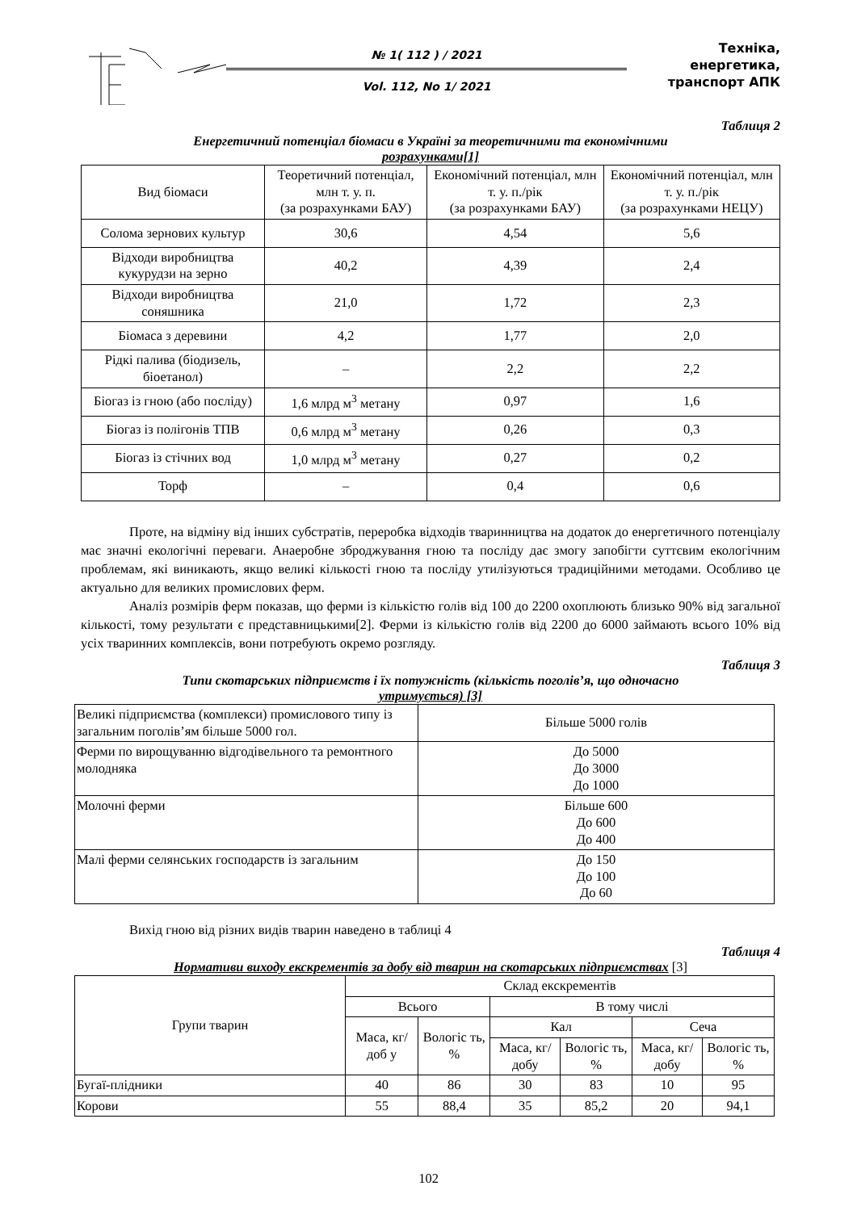№ 1( 112 ) / 2021
Vol. 112, No 1/ 2021
Техніка, енергетика,
транспорт АПК
Таблиця 2
Енергетичний потенціал біомаси в Україні за теоретичними та економічними
розрахунками[1]
| Вид біомаси | Теоретичний потенціал, млн т. у. п. (за розрахунками БАУ) | Економічний потенціал, млн т. у. п./рік (за розрахунками БАУ) | Економічний потенціал, млн т. у. п./рік (за розрахунками НЕЦУ) |
| --- | --- | --- | --- |
| Солома зернових культур | 30,6 | 4,54 | 5,6 |
| Відходи виробництва кукурудзи на зерно | 40,2 | 4,39 | 2,4 |
| Відходи виробництва соняшника | 21,0 | 1,72 | 2,3 |
| Біомаса з деревини | 4,2 | 1,77 | 2,0 |
| Рідкі палива (біодизель, біоетанол) | – | 2,2 | 2,2 |
| Біогаз із гною (або посліду) | 1,6 млрд м<sup>3</sup> метану | 0,97 | 1,6 |
| Біогаз із полігонів ТПВ | 0,6 млрд м<sup>3</sup> метану | 0,26 | 0,3 |
| Біогаз із стічних вод | 1,0 млрд м<sup>3</sup> метану | 0,27 | 0,2 |
| Торф | – | 0,4 | 0,6 |
Проте, на відміну від інших субстратів, переробка відходів тваринництва на додаток до енергетичного потенціалу має значні екологічні переваги. Анаеробне зброджування гною та посліду дає змогу запобігти суттєвим екологічним проблемам, які виникають, якщо великі кількості гною та посліду утилізуються традиційними методами. Особливо це актуально для великих промислових ферм.
Аналіз розмірів ферм показав, що ферми із кількістю голів від 100 до 2200 охоплюють близько 90% від загальної кількості, тому результати є представницькими[2]. Ферми із кількістю голів від 2200 до 6000 займають всього 10% від усіх тваринних комплексів, вони потребують окремо розгляду.
Таблиця 3
Типи скотарських підприємств і їх потужність (кількість поголів’я, що одночасно
утримується) [3]
| Великі підприємства (комплекси) промислового типу із загальним поголів’ям більше 5000 гол. | Більше 5000 голів |
| Ферми по вирощуванню відгодівельного та ремонтного молодняка | До 5000 До 3000 До 1000 |
| Молочні ферми | Більше 600 До 600 До 400 |
| Малі ферми селянських господарств із загальним | До 150 До 100 До 60 |
Вихід гною від різних видів тварин наведено в таблиці 4
Таблиця 4
Нормативи виходу екскрементів за добу від тварин на скотарських підприємствах [3]
| Групи тварин | Склад екскрементів | | | | | |
| --- | --- | --- | --- | --- | --- | --- |
| | Всього | | В тому числі | | | |
| | Маса, кг/доб у | Вологіс ть, % | Кал | | Сеча | |
| | | | Маса, кг/добу | Вологіс ть, % | Маса, кг/добу | Вологіс ть, % |
| Бугаї-плідники | 40 | 86 | 30 | 83 | 10 | 95 |
| Корови | 55 | 88,4 | 35 | 85,2 | 20 | 94,1 |
102